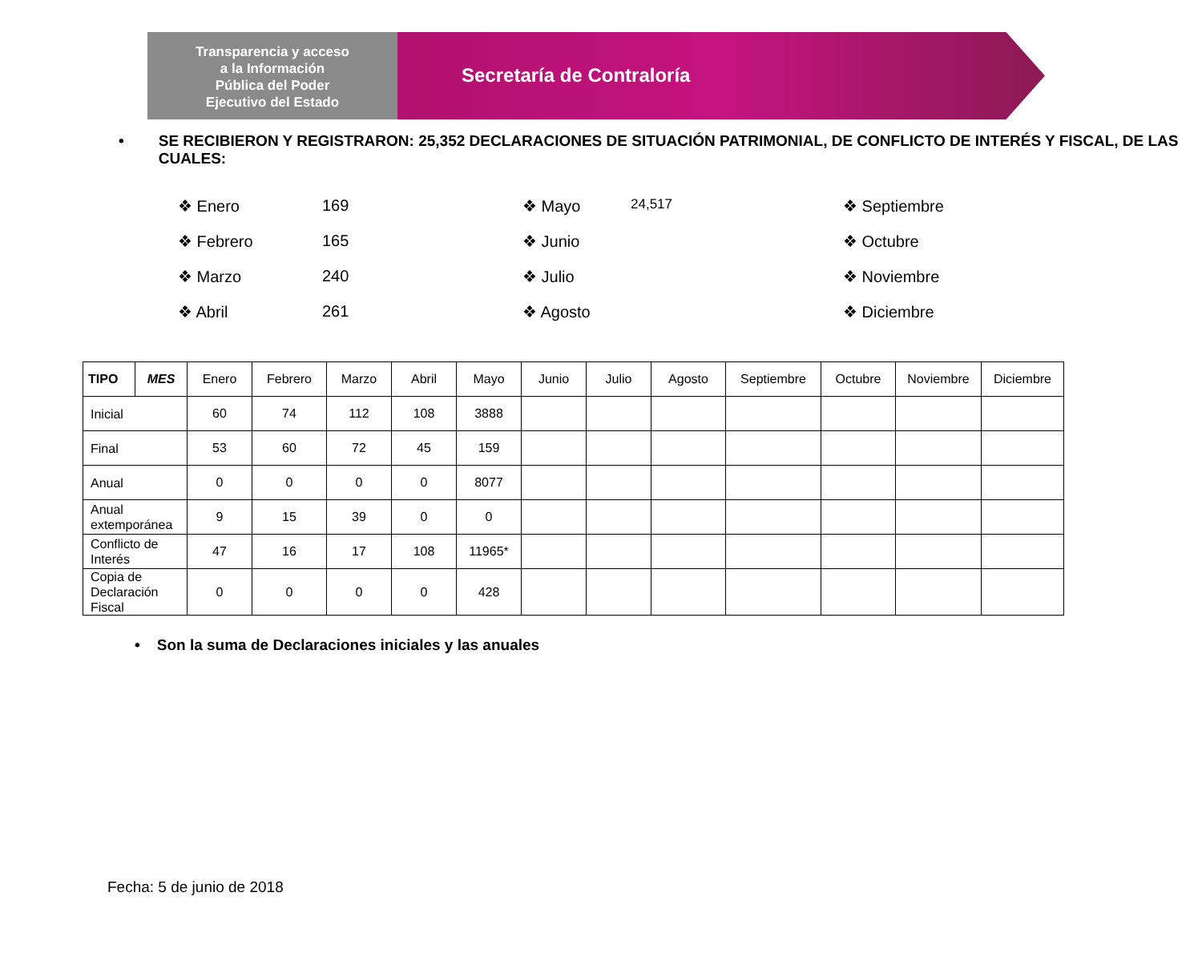Transparencia y acceso
a la Información
Pública del Poder
Ejecutivo del Estado
Secretaría de Contraloría
• SE RECIBIERON Y REGISTRARON: 25,352 DECLARACIONES DE SITUACIÓN PATRIMONIAL, DE CONFLICTO DE INTERÉS Y FISCAL, DE LAS CUALES:
❖ Enero 169 ❖ Mayo 24,517 ❖ Septiembre ❖ Febrero 165 ❖ Junio ❖ Octubre ❖ Marzo 240 ❖ Julio ❖ Noviembre ❖ Abril 261 ❖ Agosto ❖ Diciembre
| TIPO | MES | Enero | Febrero | Marzo | Abril | Mayo | Junio | Julio | Agosto | Septiembre | Octubre | Noviembre | Diciembre |
| --- | --- | --- | --- | --- | --- | --- | --- | --- | --- | --- | --- | --- | --- |
| Inicial | | 60 | 74 | 112 | 108 | 3888 | | | | | | | |
| Final | | 53 | 60 | 72 | 45 | 159 | | | | | | | |
| Anual | | 0 | 0 | 0 | 0 | 8077 | | | | | | | |
| Anual extemporánea | | 9 | 15 | 39 | 0 | 0 | | | | | | | |
| Conflicto de Interés | | 47 | 16 | 17 | 108 | 11965* | | | | | | | |
| Copia de Declaración Fiscal | | 0 | 0 | 0 | 0 | 428 | | | | | | | |
• Son la suma de Declaraciones iniciales y las anuales
Fecha: 5 de junio de 2018